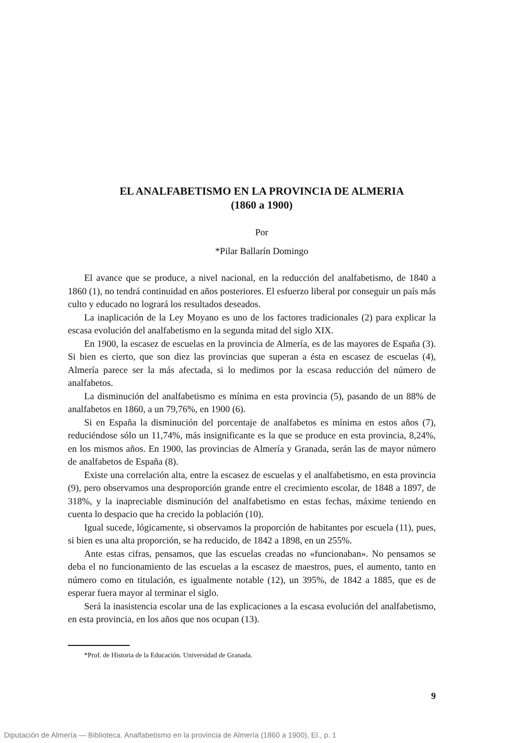EL ANALFABETISMO EN LA PROVINCIA DE ALMERIA
(1860 a 1900)
Por
*Pilar Ballarín Domingo
El avance que se produce, a nivel nacional, en la reducción del analfabetismo, de 1840 a 1860 (1), no tendrá continuidad en años posteriores. El esfuerzo liberal por conseguir un país más culto y educado no logrará los resultados deseados.
La inaplicación de la Ley Moyano es uno de los factores tradicionales (2) para explicar la escasa evolución del analfabetismo en la segunda mitad del siglo XIX.
En 1900, la escasez de escuelas en la provincia de Almería, es de las mayores de España (3). Si bien es cierto, que son diez las provincias que superan a ésta en escasez de escuelas (4), Almería parece ser la más afectada, si lo medimos por la escasa reducción del número de analfabetos.
La disminución del analfabetismo es mínima en esta provincia (5), pasando de un 88% de analfabetos en 1860, a un 79,76%, en 1900 (6).
Si en España la disminución del porcentaje de analfabetos es mínima en estos años (7), reduciéndose sólo un 11,74%, más insignificante es la que se produce en esta provincia, 8,24%, en los mismos años. En 1900, las provincias de Almería y Granada, serán las de mayor número de analfabetos de España (8).
Existe una correlación alta, entre la escasez de escuelas y el analfabetismo, en esta provincia (9), pero observamos una desproporción grande entre el crecimiento escolar, de 1848 a 1897, de 318%, y la inapreciable disminución del analfabetismo en estas fechas, máxime teniendo en cuenta lo despacio que ha crecido la población (10).
Igual sucede, lógicamente, si observamos la proporción de habitantes por escuela (11), pues, si bien es una alta proporción, se ha reducido, de 1842 a 1898, en un 255%.
Ante estas cifras, pensamos, que las escuelas creadas no «funcionaban». No pensamos se deba el no funcionamiento de las escuelas a la escasez de maestros, pues, el aumento, tanto en número como en titulación, es igualmente notable (12), un 395%, de 1842 a 1885, que es de esperar fuera mayor al terminar el siglo.
Será la inasistencia escolar una de las explicaciones a la escasa evolución del analfabetismo, en esta provincia, en los años que nos ocupan (13).
*Prof. de Historia de la Educación. Universidad de Granada.
9
Diputación de Almería — Biblioteca. Analfabetismo en la provincia de Almería (1860 a 1900), El., p. 1